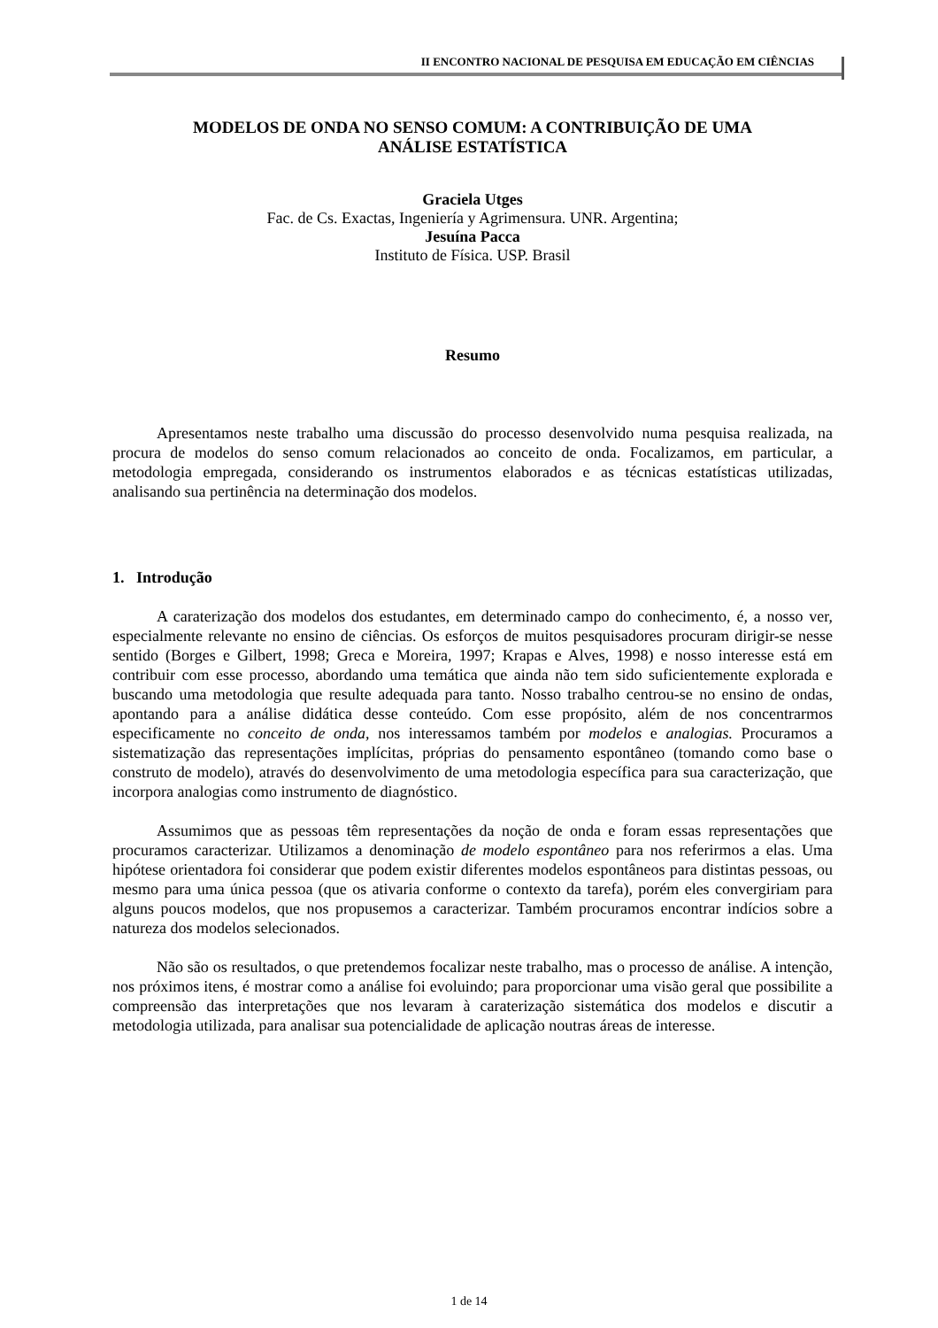II ENCONTRO NACIONAL DE PESQUISA EM EDUCAÇÃO EM CIÊNCIAS
MODELOS DE ONDA NO SENSO COMUM: A CONTRIBUIÇÃO DE UMA
ANÁLISE ESTATÍSTICA
Graciela Utges
Fac. de Cs. Exactas, Ingeniería y Agrimensura. UNR. Argentina;
Jesuína Pacca
Instituto de Física. USP. Brasil
Resumo
Apresentamos neste trabalho uma discussão do processo desenvolvido numa pesquisa realizada, na procura de modelos do senso comum relacionados ao conceito de onda. Focalizamos, em particular, a metodologia empregada, considerando os instrumentos elaborados e as técnicas estatísticas utilizadas, analisando sua pertinência na determinação dos modelos.
1. Introdução
A caraterização dos modelos dos estudantes, em determinado campo do conhecimento, é, a nosso ver, especialmente relevante no ensino de ciências. Os esforços de muitos pesquisadores procuram dirigir-se nesse sentido (Borges e Gilbert, 1998; Greca e Moreira, 1997; Krapas e Alves, 1998) e nosso interesse está em contribuir com esse processo, abordando uma temática que ainda não tem sido suficientemente explorada e buscando uma metodologia que resulte adequada para tanto. Nosso trabalho centrou-se no ensino de ondas, apontando para a análise didática desse conteúdo. Com esse propósito, além de nos concentrarmos especificamente no conceito de onda, nos interessamos também por modelos e analogias. Procuramos a sistematização das representações implícitas, próprias do pensamento espontâneo (tomando como base o construto de modelo), através do desenvolvimento de uma metodologia específica para sua caracterização, que incorpora analogias como instrumento de diagnóstico.
Assumimos que as pessoas têm representações da noção de onda e foram essas representações que procuramos caracterizar. Utilizamos a denominação de modelo espontâneo para nos referirmos a elas. Uma hipótese orientadora foi considerar que podem existir diferentes modelos espontâneos para distintas pessoas, ou mesmo para uma única pessoa (que os ativaria conforme o contexto da tarefa), porém eles convergiriam para alguns poucos modelos, que nos propusemos a caracterizar. Também procuramos encontrar indícios sobre a natureza dos modelos selecionados.
Não são os resultados, o que pretendemos focalizar neste trabalho, mas o processo de análise. A intenção, nos próximos itens, é mostrar como a análise foi evoluindo; para proporcionar uma visão geral que possibilite a compreensão das interpretações que nos levaram à caraterização sistemática dos modelos e discutir a metodologia utilizada, para analisar sua potencialidade de aplicação noutras áreas de interesse.
1 de 14